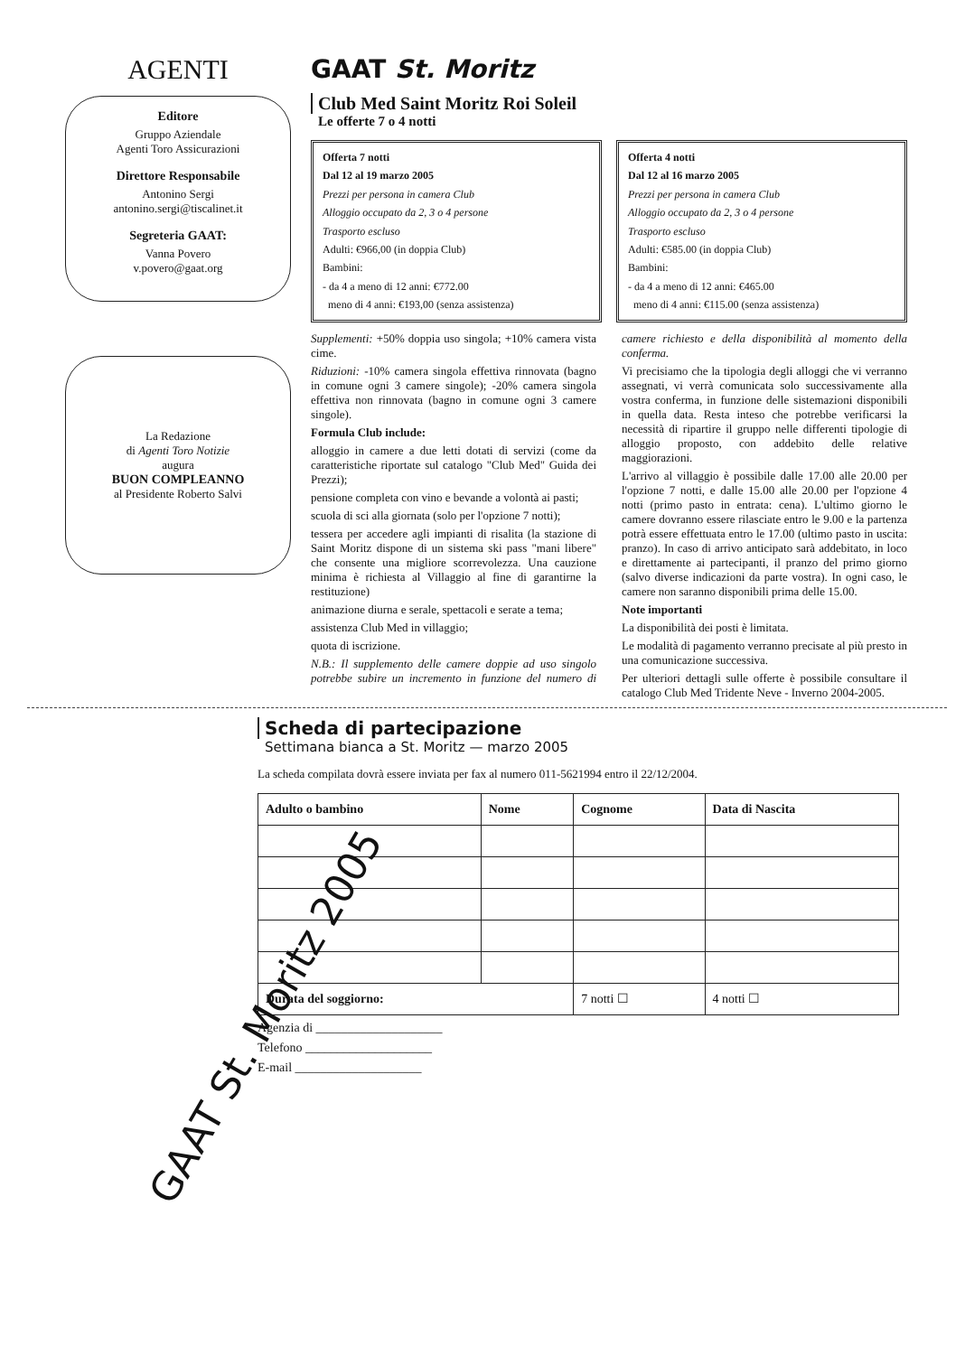AGENTI
Editore
Gruppo Aziendale
Agenti Toro Assicurazioni
Direttore Responsabile
Antonino Sergi
antonino.sergi@tiscalinet.it
Segreteria GAAT:
Vanna Povero
v.povero@gaat.org
La Redazione
di Agenti Toro Notizie
augura
BUON COMPLEANNO
al Presidente Roberto Salvi
GAAT St. Moritz
Club Med Saint Moritz Roi Soleil
Le offerte 7 o 4 notti
Offerta 7 notti
Dal 12 al 19 marzo 2005
Prezzi per persona in camera Club
Alloggio occupato da 2, 3 o 4 persone
Trasporto escluso
Adulti: €966,00 (in doppia Club)
Bambini:
- da 4 a meno di 12 anni: €772.00
meno di 4 anni: €193,00 (senza assistenza)
Offerta 4 notti
Dal 12 al 16 marzo 2005
Prezzi per persona in camera Club
Alloggio occupato da 2, 3 o 4 persone
Trasporto escluso
Adulti: €585.00 (in doppia Club)
Bambini:
- da 4 a meno di 12 anni: €465.00
meno di 4 anni: €115.00 (senza assistenza)
Supplementi: +50% doppia uso singola; +10% camera vista cime.
Riduzioni: -10% camera singola effettiva rinnovata (bagno in comune ogni 3 camere singole); -20% camera singola effettiva non rinnovata (bagno in comune ogni 3 camere singole).
Formula Club include:
alloggio in camere a due letti dotati di servizi (come da caratteristiche riportate sul catalogo "Club Med" Guida dei Prezzi);
pensione completa con vino e bevande a volontà ai pasti;
scuola di sci alla giornata (solo per l'opzione 7 notti);
tessera per accedere agli impianti di risalita (la stazione di Saint Moritz dispone di un sistema ski pass "mani libere" che consente una migliore scorrevolezza. Una cauzione minima è richiesta al Villaggio al fine di garantirne la restituzione)
animazione diurna e serale, spettacoli e serate a tema;
assistenza Club Med in villaggio;
quota di iscrizione.
N.B.: Il supplemento delle camere doppie ad uso singolo potrebbe subire un incremento in funzione del numero di camere richiesto e della disponibilità al momento della conferma.
Vi precisiamo che la tipologia degli alloggi che vi verranno assegnati, vi verrà comunicata solo successivamente alla vostra conferma, in funzione delle sistemazioni disponibili in quella data. Resta inteso che potrebbe verificarsi la necessità di ripartire il gruppo nelle differenti tipologie di alloggio proposto, con addebito delle relative maggiorazioni.
L'arrivo al villaggio è possibile dalle 17.00 alle 20.00 per l'opzione 7 notti, e dalle 15.00 alle 20.00 per l'opzione 4 notti (primo pasto in entrata: cena). L'ultimo giorno le camere dovranno essere rilasciate entro le 9.00 e la partenza potrà essere effettuata entro le 17.00 (ultimo pasto in uscita: pranzo). In caso di arrivo anticipato sarà addebitato, in loco e direttamente ai partecipanti, il pranzo del primo giorno (salvo diverse indicazioni da parte vostra). In ogni caso, le camere non saranno disponibili prima delle 15.00.
Note importanti
La disponibilità dei posti è limitata.
Le modalità di pagamento verranno precisate al più presto in una comunicazione successiva.
Per ulteriori dettagli sulle offerte è possibile consultare il catalogo Club Med Tridente Neve - Inverno 2004-2005.
GAAT St. Moritz 2005
Scheda di partecipazione
Settimana bianca a St. Moritz — marzo 2005
La scheda compilata dovrà essere inviata per fax al numero 011-5621994 entro il 22/12/2004.
| Adulto o bambino | Nome | Cognome | Data di Nascita |
| --- | --- | --- | --- |
| Durata del soggiorno: | | 7 notti ☐ | 4 notti ☐ |
Agenzia di ____________________
Telefono ____________________
E-mail ____________________